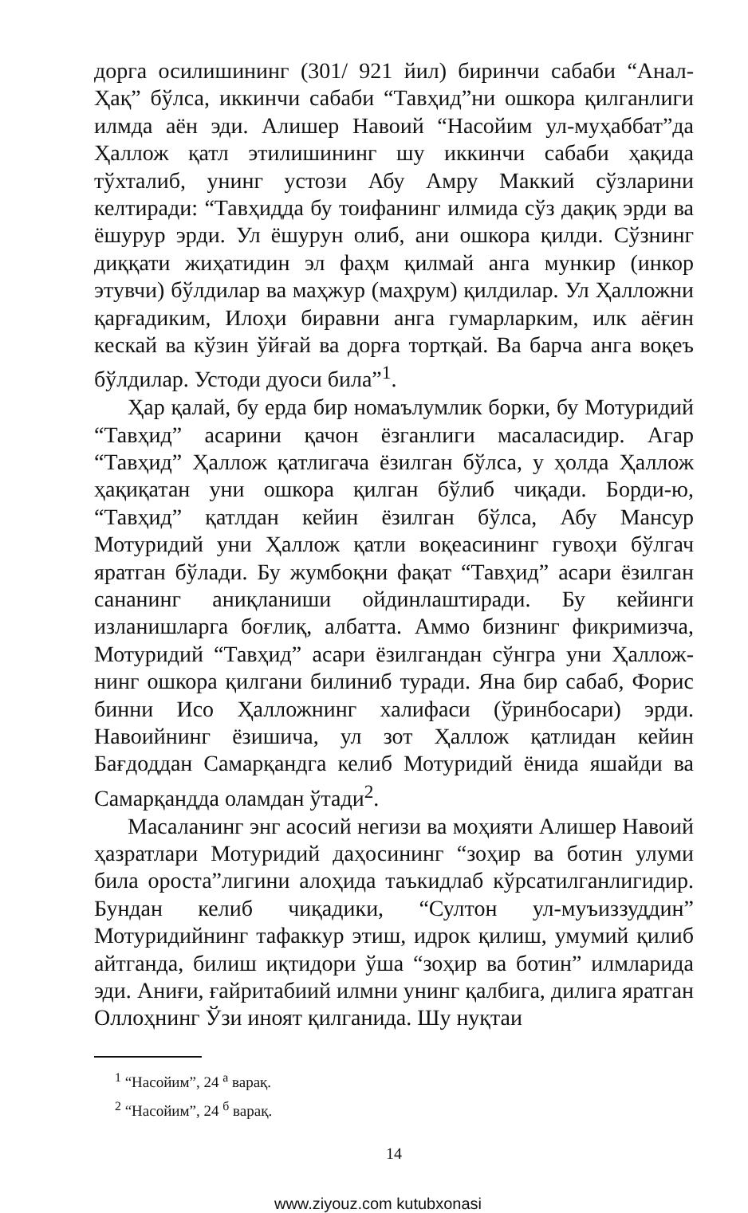дорга осилишининг (301/ 921 йил) биринчи сабаби “Анал-Ҳақ” бўлса, иккинчи сабаби “Тавҳид”ни ошкора қилганлиги илмда аён эди. Алишер Навоий “Насойим ул-муҳаббат”да Ҳаллож қатл этилишининг шу иккинчи сабаби ҳақида тўхталиб, унинг устози Абу Амру Маккий сўзларини келтиради: “Тавҳидда бу тоифанинг илмида сўз дақиқ эрди ва ёшурур эрди. Ул ёшурун олиб, ани ошкора қилди. Сўзнинг диққати жиҳатидин эл фаҳм қилмай анга мункир (инкор этувчи) бўлдилар ва маҳжур (маҳрум) қилдилар. Ул Ҳаллож­ни қарғадиким, Илоҳи биравни анга гумарларким, илк аёғин кескай ва кўзин ўйғай ва дорға тортқай. Ва барча анга воқеъ бўлдилар. Устоди дуоси била”<sup>1</sup>.
Ҳар қалай, бу ерда бир номаълумлик борки, бу Мотуридий “Тавҳид” асарини қачон ёзганлиги масаласидир. Агар “Тавҳид” Ҳаллож қатлигача ёзилган бўлса, у ҳолда Ҳаллож ҳақиқатан уни ошкора қилган бўлиб чиқади. Борди-ю, “Тавҳид” қатлдан кейин ёзилган бўлса, Абу Мансур Мотуридий уни Ҳаллож қатли воқеасининг гувоҳи бўлгач яратган бўлади. Бу жумбоқни фақат “Тавҳид” асари ёзилган сананинг аниқланиши ойдинлаштиради. Бу кейинги изланишларга боғлиқ, албатта. Аммо бизнинг фикримизча, Мотуридий “Тавҳид” асари ёзилгандан сўнгра уни Ҳаллож­нинг ошкора қилгани билиниб туради. Яна бир сабаб, Форис бинни Исо Ҳаллож­нинг халифаси (ўринбосари) эрди. Навоийнинг ёзишича, ул зот Ҳаллож қатлидан кейин Бағдоддан Самарқандга келиб Мотуридий ёнида яшайди ва Самарқандда оламдан ўтади<sup>2</sup>.
Масаланинг энг асосий негизи ва моҳияти Алишер Навоий ҳазратлари Мотуридий даҳосининг “зоҳир ва ботин улуми била ороста”лигини алоҳида таъкидлаб кўрсатилганлигидир. Бундан келиб чиқадики, “Султон ул-муъиззуддин” Мотуридийнинг тафаккур этиш, идрок қилиш, умумий қилиб айтганда, билиш иқтидори ўша “зоҳир ва ботин” илмларида эди. Аниғи, ғайритабиий илмни унинг қалбига, дилига яратган Оллоҳнинг Ўзи иноят қилганида. Шу нуқтаи
<sup>1</sup> “Насойим”, 24 <sup>а</sup> варақ.
<sup>2</sup> “Насойим”, 24 <sup>б</sup> варақ.
14
www.ziyouz.com kutubxonasi